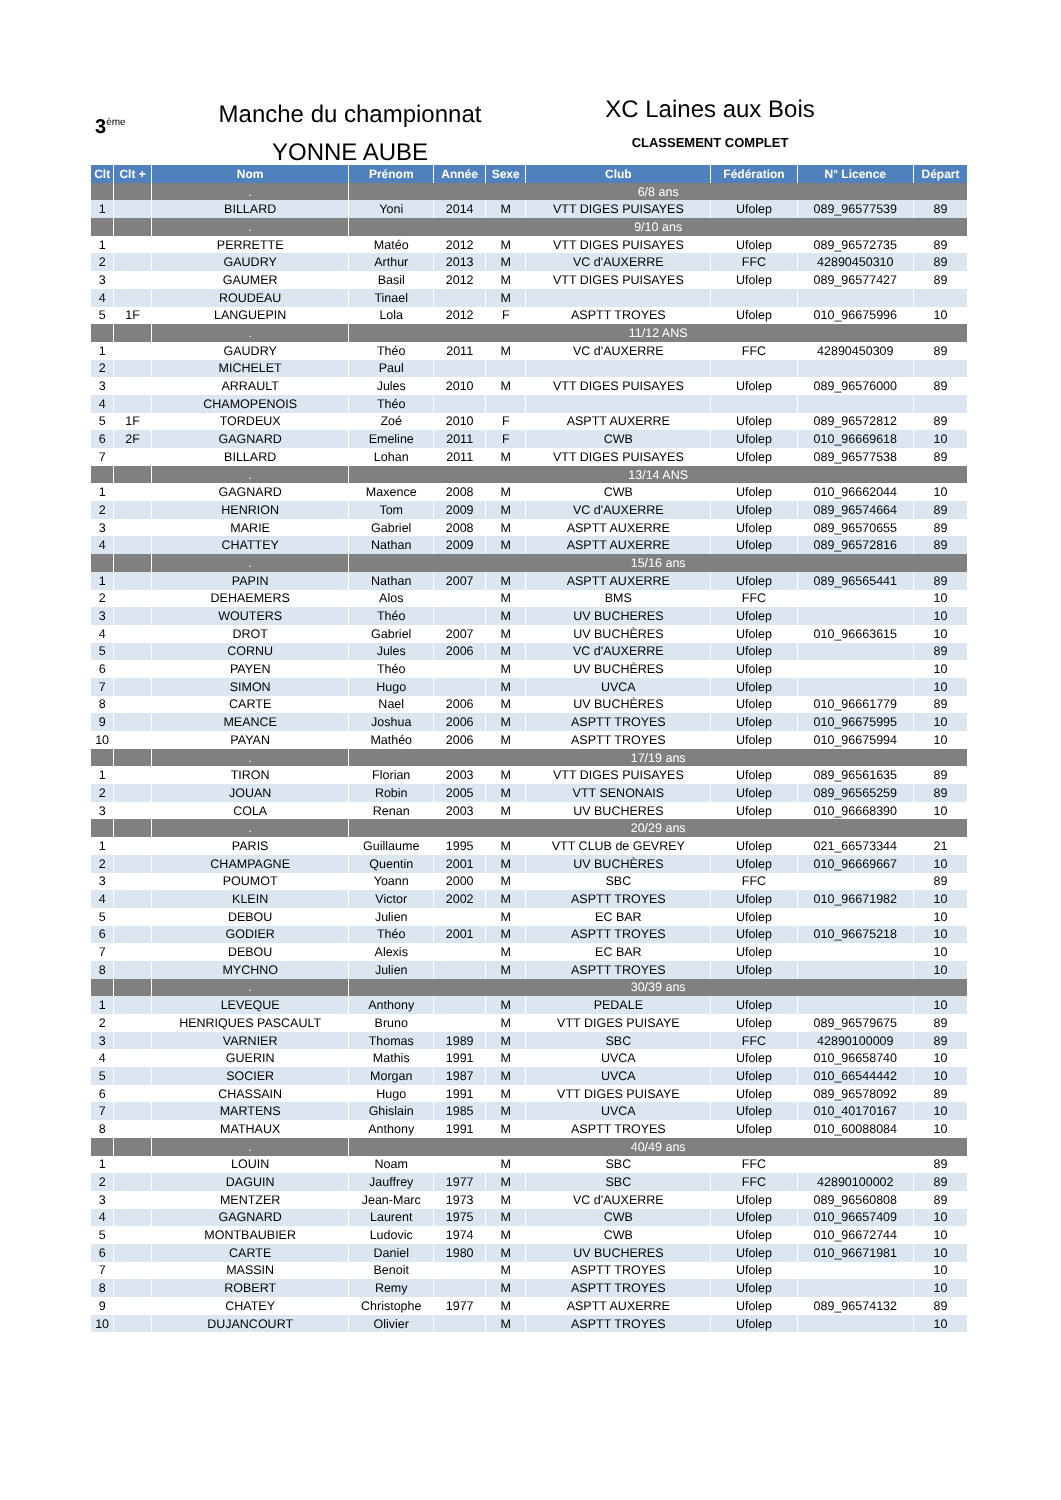3<sup>ème</sup>
Manche du championnat
YONNE AUBE
XC Laines aux Bois
CLASSEMENT COMPLET
| Clt | Clt + | Nom | Prénom | Année | Sexe | Club | Fédération | N° Licence | Départ |
| --- | --- | --- | --- | --- | --- | --- | --- | --- | --- |
| | | . | 6/8 ans | | | | | | |
| 1 | | BILLARD | Yoni | 2014 | M | VTT DIGES PUISAYES | Ufolep | 089_96577539 | 89 |
| | | . | 9/10 ans | | | | | | |
| 1 | | PERRETTE | Matéo | 2012 | M | VTT DIGES PUISAYES | Ufolep | 089_96572735 | 89 |
| 2 | | GAUDRY | Arthur | 2013 | M | VC d'AUXERRE | FFC | 42890450310 | 89 |
| 3 | | GAUMER | Basil | 2012 | M | VTT DIGES PUISAYES | Ufolep | 089_96577427 | 89 |
| 4 | | ROUDEAU | Tinael | | M | | | | |
| 5 | 1F | LANGUEPIN | Lola | 2012 | F | ASPTT TROYES | Ufolep | 010_96675996 | 10 |
| | | . | 11/12 ANS | | | | | | |
| 1 | | GAUDRY | Théo | 2011 | M | VC d'AUXERRE | FFC | 42890450309 | 89 |
| 2 | | MICHELET | Paul | | | | | | |
| 3 | | ARRAULT | Jules | 2010 | M | VTT DIGES PUISAYES | Ufolep | 089_96576000 | 89 |
| 4 | | CHAMOPENOIS | Théo | | | | | | |
| 5 | 1F | TORDEUX | Zoé | 2010 | F | ASPTT AUXERRE | Ufolep | 089_96572812 | 89 |
| 6 | 2F | GAGNARD | Emeline | 2011 | F | CWB | Ufolep | 010_96669618 | 10 |
| 7 | | BILLARD | Lohan | 2011 | M | VTT DIGES PUISAYES | Ufolep | 089_96577538 | 89 |
| | | . | 13/14 ANS | | | | | | |
| 1 | | GAGNARD | Maxence | 2008 | M | CWB | Ufolep | 010_96662044 | 10 |
| 2 | | HENRION | Tom | 2009 | M | VC d'AUXERRE | Ufolep | 089_96574664 | 89 |
| 3 | | MARIE | Gabriel | 2008 | M | ASPTT AUXERRE | Ufolep | 089_96570655 | 89 |
| 4 | | CHATTEY | Nathan | 2009 | M | ASPTT AUXERRE | Ufolep | 089_96572816 | 89 |
| | | . | 15/16 ans | | | | | | |
| 1 | | PAPIN | Nathan | 2007 | M | ASPTT AUXERRE | Ufolep | 089_96565441 | 89 |
| 2 | | DEHAEMERS | Alos | | M | BMS | FFC | | 10 |
| 3 | | WOUTERS | Théo | | M | UV BUCHERES | Ufolep | | 10 |
| 4 | | DROT | Gabriel | 2007 | M | UV BUCHÈRES | Ufolep | 010_96663615 | 10 |
| 5 | | CORNU | Jules | 2006 | M | VC d'AUXERRE | Ufolep | | 89 |
| 6 | | PAYEN | Théo | | M | UV BUCHÈRES | Ufolep | | 10 |
| 7 | | SIMON | Hugo | | M | UVCA | Ufolep | | 10 |
| 8 | | CARTE | Nael | 2006 | M | UV BUCHÈRES | Ufolep | 010_96661779 | 89 |
| 9 | | MEANCE | Joshua | 2006 | M | ASPTT TROYES | Ufolep | 010_96675995 | 10 |
| 10 | | PAYAN | Mathéo | 2006 | M | ASPTT TROYES | Ufolep | 010_96675994 | 10 |
| | | . | 17/19 ans | | | | | | |
| 1 | | TIRON | Florian | 2003 | M | VTT DIGES PUISAYES | Ufolep | 089_96561635 | 89 |
| 2 | | JOUAN | Robin | 2005 | M | VTT SENONAIS | Ufolep | 089_96565259 | 89 |
| 3 | | COLA | Renan | 2003 | M | UV BUCHERES | Ufolep | 010_96668390 | 10 |
| | | . | 20/29 ans | | | | | | |
| 1 | | PARIS | Guillaume | 1995 | M | VTT CLUB de GEVREY | Ufolep | 021_66573344 | 21 |
| 2 | | CHAMPAGNE | Quentin | 2001 | M | UV BUCHÈRES | Ufolep | 010_96669667 | 10 |
| 3 | | POUMOT | Yoann | 2000 | M | SBC | FFC | | 89 |
| 4 | | KLEIN | Victor | 2002 | M | ASPTT TROYES | Ufolep | 010_96671982 | 10 |
| 5 | | DEBOU | Julien | | M | EC BAR | Ufolep | | 10 |
| 6 | | GODIER | Théo | 2001 | M | ASPTT TROYES | Ufolep | 010_96675218 | 10 |
| 7 | | DEBOU | Alexis | | M | EC BAR | Ufolep | | 10 |
| 8 | | MYCHNO | Julien | | M | ASPTT TROYES | Ufolep | | 10 |
| | | . | 30/39 ans | | | | | | |
| 1 | | LEVEQUE | Anthony | | M | PEDALE | Ufolep | | 10 |
| 2 | | HENRIQUES PASCAULT | Bruno | | M | VTT DIGES PUISAYE | Ufolep | 089_96579675 | 89 |
| 3 | | VARNIER | Thomas | 1989 | M | SBC | FFC | 42890100009 | 89 |
| 4 | | GUERIN | Mathis | 1991 | M | UVCA | Ufolep | 010_96658740 | 10 |
| 5 | | SOCIER | Morgan | 1987 | M | UVCA | Ufolep | 010_66544442 | 10 |
| 6 | | CHASSAIN | Hugo | 1991 | M | VTT DIGES PUISAYE | Ufolep | 089_96578092 | 89 |
| 7 | | MARTENS | Ghislain | 1985 | M | UVCA | Ufolep | 010_40170167 | 10 |
| 8 | | MATHAUX | Anthony | 1991 | M | ASPTT TROYES | Ufolep | 010_60088084 | 10 |
| | | . | 40/49 ans | | | | | | |
| 1 | | LOUIN | Noam | | M | SBC | FFC | | 89 |
| 2 | | DAGUIN | Jauffrey | 1977 | M | SBC | FFC | 42890100002 | 89 |
| 3 | | MENTZER | Jean-Marc | 1973 | M | VC d'AUXERRE | Ufolep | 089_96560808 | 89 |
| 4 | | GAGNARD | Laurent | 1975 | M | CWB | Ufolep | 010_96657409 | 10 |
| 5 | | MONTBAUBIER | Ludovic | 1974 | M | CWB | Ufolep | 010_96672744 | 10 |
| 6 | | CARTE | Daniel | 1980 | M | UV BUCHERES | Ufolep | 010_96671981 | 10 |
| 7 | | MASSIN | Benoit | | M | ASPTT TROYES | Ufolep | | 10 |
| 8 | | ROBERT | Remy | | M | ASPTT TROYES | Ufolep | | 10 |
| 9 | | CHATEY | Christophe | 1977 | M | ASPTT AUXERRE | Ufolep | 089_96574132 | 89 |
| 10 | | DUJANCOURT | Olivier | | M | ASPTT TROYES | Ufolep | | 10 |